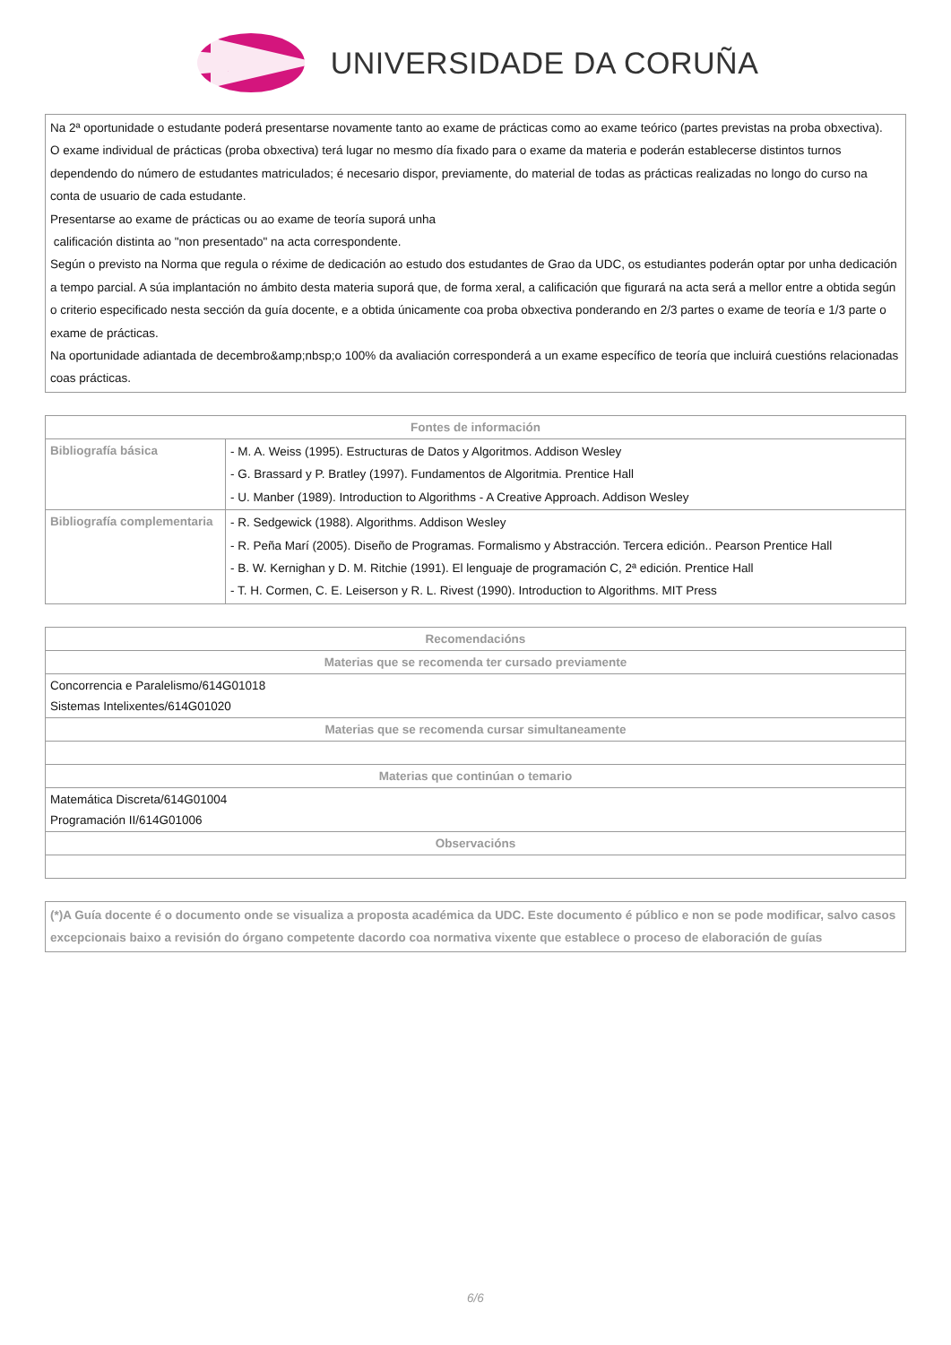UNIVERSIDADE DA CORUÑA
Na 2ª oportunidade o estudante poderá presentarse novamente tanto ao exame de prácticas como ao exame teórico (partes previstas na proba obxectiva).
O exame individual de prácticas (proba obxectiva) terá lugar no mesmo día fixado para o exame da materia e poderán establecerse distintos turnos dependendo do número de estudantes matriculados; é necesario dispor, previamente, do material de todas as prácticas realizadas no longo do curso na
conta de usuario de cada estudante.
Presentarse ao exame de prácticas ou ao exame de teoría suporá unha
calificación distinta ao "non presentado" na acta correspondente.
Según o previsto na Norma que regula o réxime de dedicación ao estudo dos estudantes de Grao da UDC, os estudiantes poderán optar por unha dedicación a tempo parcial. A súa implantación no ámbito desta materia suporá que, de forma xeral, a calificación que figurará na acta será a mellor entre a obtida según o criterio especificado nesta sección da guía docente, e a obtida únicamente coa proba obxectiva ponderando en 2/3 partes o exame de teoría e 1/3 parte o exame de prácticas.
Na oportunidade adiantada de decembro&amp;nbsp;o 100% da avaliación corresponderá a un exame específico de teoría que incluirá cuestións relacionadas coas prácticas.
| Fontes de información | |
| --- | --- |
| Bibliografía básica | - M. A. Weiss (1995). Estructuras de Datos y Algoritmos. Addison Wesley - G. Brassard y P. Bratley (1997). Fundamentos de Algoritmia. Prentice Hall - U. Manber (1989). Introduction to Algorithms - A Creative Approach. Addison Wesley |
| Bibliografía complementaria | - R. Sedgewick (1988). Algorithms. Addison Wesley - R. Peña Marí (2005). Diseño de Programas. Formalismo y Abstracción. Tercera edición.. Pearson Prentice Hall - B. W. Kernighan y D. M. Ritchie (1991). El lenguaje de programación C, 2ª edición. Prentice Hall - T. H. Cormen, C. E. Leiserson y R. L. Rivest (1990). Introduction to Algorithms. MIT Press |
| Recomendacións |
| --- |
| Materias que se recomenda ter cursado previamente |
| Concorrencia e Paralelismo/614G01018 Sistemas Intelixentes/614G01020 |
| Materias que se recomenda cursar simultaneamente |
| Materias que continúan o temario |
| Matemática Discreta/614G01004 Programación II/614G01006 |
| Observacións |
(*)A Guía docente é o documento onde se visualiza a proposta académica da UDC. Este documento é público e non se pode modificar, salvo casos excepcionais baixo a revisión do órgano competente dacordo coa normativa vixente que establece o proceso de elaboración de guías
6/6